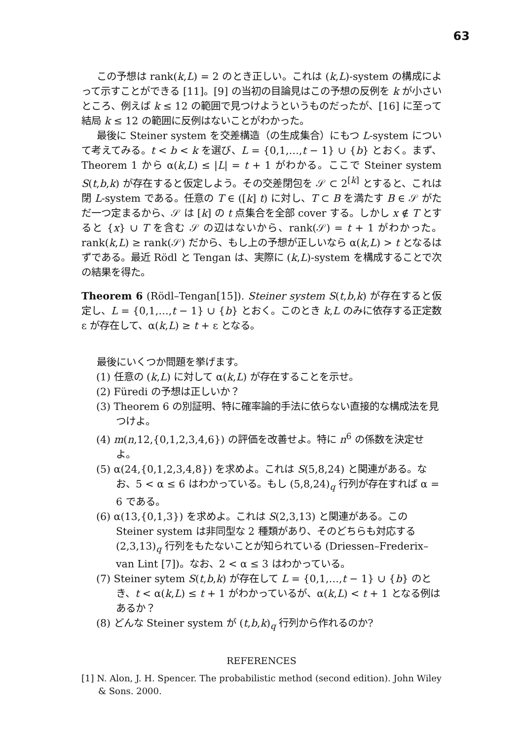63
この予想は rank(k,L) = 2 のとき正しい。これは (k,L)-system の構成によって示すことができる [11]。[9] の当初の目論見はこの予想の反例を k が小さいところ、例えば k ≤ 12 の範囲で見つけようというものだったが、[16] に至って結局 k ≤ 12 の範囲に反例はないことがわかった。
最後に Steiner system を交差構造（の生成集合）にもつ L-system について考えてみる。t < b < k を選び、L = {0,1,…,t − 1} ∪ {b} とおく。まず、Theorem 1 から α(k,L) ≤ |L| = t + 1 がわかる。ここで Steiner system S(t,b,k) が存在すると仮定しよう。その交差閉包を 𝒮 ⊂ 2<sup>[k]</sup> とすると、これは閉 L-system である。任意の T ∈ ([k] t) に対し、T ⊂ B を満たす B ∈ 𝒮 がただ一つ定まるから、𝒮 は [k] の t 点集合を全部 cover する。しかし x ∉ T とすると {x} ∪ T を含む 𝒮 の辺はないから、rank(𝒮) = t + 1 がわかった。rank(k,L) ≥ rank(𝒮) だから、もし上の予想が正しいなら α(k,L) > t となるはずである。最近 Rödl と Tengan は、実際に (k,L)-system を構成することで次の結果を得た。
Theorem 6 (Rödl–Tengan[15]). Steiner system S(t,b,k) が存在すると仮定し、L = {0,1,…,t − 1} ∪ {b} とおく。このとき k,L のみに依存する正定数 ε が存在して、α(k,L) ≥ t + ε となる。
最後にいくつか問題を挙げます。
(1) 任意の (k,L) に対して α(k,L) が存在することを示せ。
(2) Füredi の予想は正しいか？
(3) Theorem 6 の別証明、特に確率論的手法に依らない直接的な構成法を見つけよ。
(4) m(n,12,{0,1,2,3,4,6}) の評価を改善せよ。特に n<sup>6</sup> の係数を決定せよ。
(5) α(24,{0,1,2,3,4,8}) を求めよ。これは S(5,8,24) と関連がある。なお、5 < α ≤ 6 はわかっている。もし (5,8,24)<sub>q</sub> 行列が存在すれば α = 6 である。
(6) α(13,{0,1,3}) を求めよ。これは S(2,3,13) と関連がある。この Steiner system は非同型な 2 種類があり、そのどちらも対応する (2,3,13)<sub>q</sub> 行列をもたないことが知られている (Driessen–Frederix–van Lint [7])。なお、2 < α ≤ 3 はわかっている。
(7) Steiner sytem S(t,b,k) が存在して L = {0,1,…,t − 1} ∪ {b} のとき、t < α(k,L) ≤ t + 1 がわかっているが、α(k,L) < t + 1 となる例はあるか？
(8) どんな Steiner system が (t,b,k)<sub>q</sub> 行列から作れるのか?
REFERENCES
[1] N. Alon, J. H. Spencer. The probabilistic method (second edition). John Wiley & Sons. 2000.